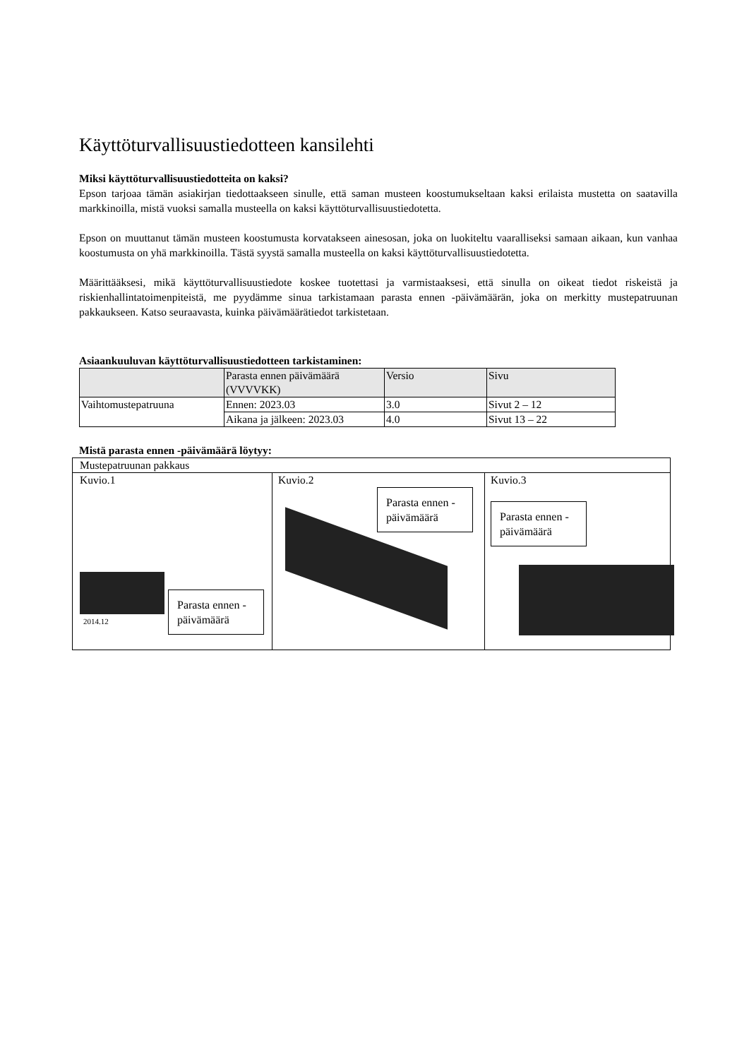Käyttöturvallisuustiedotteen kansilehti
Miksi käyttöturvallisuustiedotteita on kaksi?
Epson tarjoaa tämän asiakirjan tiedottaakseen sinulle, että saman musteen koostumukseltaan kaksi erilaista mustetta on saatavilla markkinoilla, mistä vuoksi samalla musteella on kaksi käyttöturvallisuustiedotetta.
Epson on muuttanut tämän musteen koostumusta korvatakseen ainesosan, joka on luokiteltu vaaralliseksi samaan aikaan, kun vanhaa koostumusta on yhä markkinoilla. Tästä syystä samalla musteella on kaksi käyttöturvallisuustiedotetta.
Määrittääksesi, mikä käyttöturvallisuustiedote koskee tuotettasi ja varmistaaksesi, että sinulla on oikeat tiedot riskeistä ja riskienhallintatoimenpiteistä, me pyydämme sinua tarkistamaan parasta ennen -päivämäärän, joka on merkitty mustepatruunan pakkaukseen. Katso seuraavasta, kuinka päivämäärätiedot tarkistetaan.
Asiaankuuluvan käyttöturvallisuustiedotteen tarkistaminen:
| | Parasta ennen päivämäärä (VVVVKK) | Versio | Sivu |
| --- | --- | --- | --- |
| Vaihtomustepatruuna | Ennen: 2023.03 | 3.0 | Sivut 2 – 12 |
| | Aikana ja jälkeen: 2023.03 | 4.0 | Sivut 13 – 22 |
Mistä parasta ennen -päivämäärä löytyy:
| Mustepatruunan pakkaus | | |
| Kuvio.1 2014.12 Parasta ennen -päivämäärä | Kuvio.2 Parasta ennen -päivämäärä | Kuvio.3 Parasta ennen -päivämäärä |